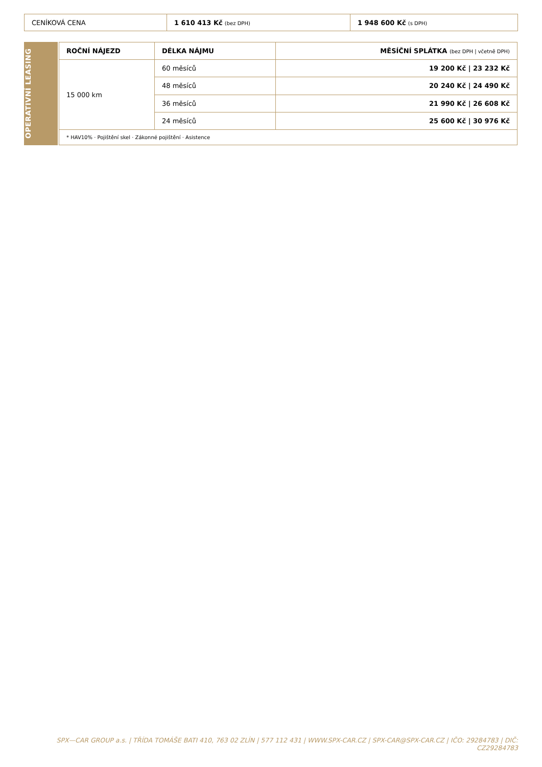| CENÍKOVÁ CENA | 1 610 413 Kč (bez DPH) | 1 948 600 Kč (s DPH) |
OPERATIVNÍ LEASING
| ROČNÍ NÁJEZD | DÉLKA NÁJMU | MĚSÍČNÍ SPLÁTKA (bez DPH / včetně DPH) |
| --- | --- | --- |
| 15 000 km | 60 měsíců | 19 200 Kč / 23 232 Kč |
| | 48 měsíců | 20 240 Kč / 24 490 Kč |
| | 36 měsíců | 21 990 Kč / 26 608 Kč |
| | 24 měsíců | 25 600 Kč / 30 976 Kč |
| * HAV10% · Pojištění skel · Zákonné pojištění · Asistence | | |
SPX—CAR GROUP a.s. | TŘÍDA TOMÁŠE BATI 410, 763 02 ZLÍN | 577 112 431 | WWW.SPX-CAR.CZ | SPX-CAR@SPX-CAR.CZ | IČO: 29284783 | DIČ: CZ29284783